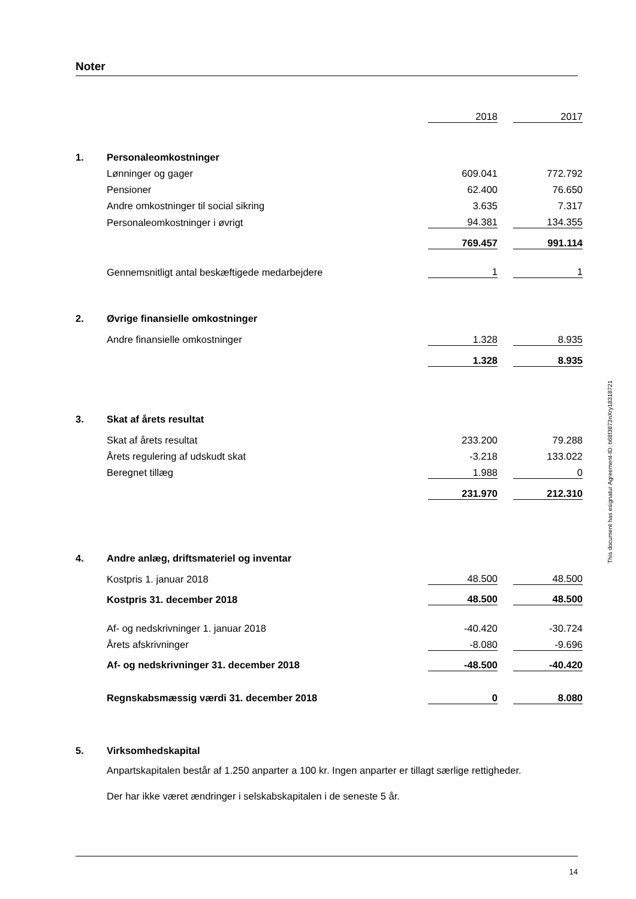Noter
| | | 2018 | | 2017 |
| 1. | Personaleomkostninger | | | |
| | Lønninger og gager | 609.041 | | 772.792 |
| | Pensioner | 62.400 | | 76.650 |
| | Andre omkostninger til social sikring | 3.635 | | 7.317 |
| | Personaleomkostninger i øvrigt | 94.381 | | 134.355 |
| | | 769.457 | | 991.114 |
| | Gennemsnitligt antal beskæftigede medarbejdere | 1 | | 1 |
| 2. | Øvrige finansielle omkostninger | | | |
| | Andre finansielle omkostninger | 1.328 | | 8.935 |
| | | 1.328 | | 8.935 |
| 3. | Skat af årets resultat | | | |
| | Skat af årets resultat | 233.200 | | 79.288 |
| | Årets regulering af udskudt skat | -3.218 | | 133.022 |
| | Beregnet tillæg | 1.988 | | 0 |
| | | 231.970 | | 212.310 |
| 4. | Andre anlæg, driftsmateriel og inventar | | | |
| | Kostpris 1. januar 2018 | 48.500 | | 48.500 |
| | Kostpris 31. december 2018 | 48.500 | | 48.500 |
| | Af- og nedskrivninger 1. januar 2018 | -40.420 | | -30.724 |
| | Årets afskrivninger | -8.080 | | -9.696 |
| | Af- og nedskrivninger 31. december 2018 | -48.500 | | -40.420 |
| | Regnskabsmæssig værdi 31. december 2018 | 0 | | 8.080 |
| 5. | Virksomhedskapital | | | |
Anpartskapitalen består af 1.250 anparter a 100 kr. Ingen anparter er tillagt særlige rettigheder.
Der har ikke været ændringer i selskabskapitalen i de seneste 5 år.
This document has esignatur Agreement-ID: b68f3873nXry18318721
14